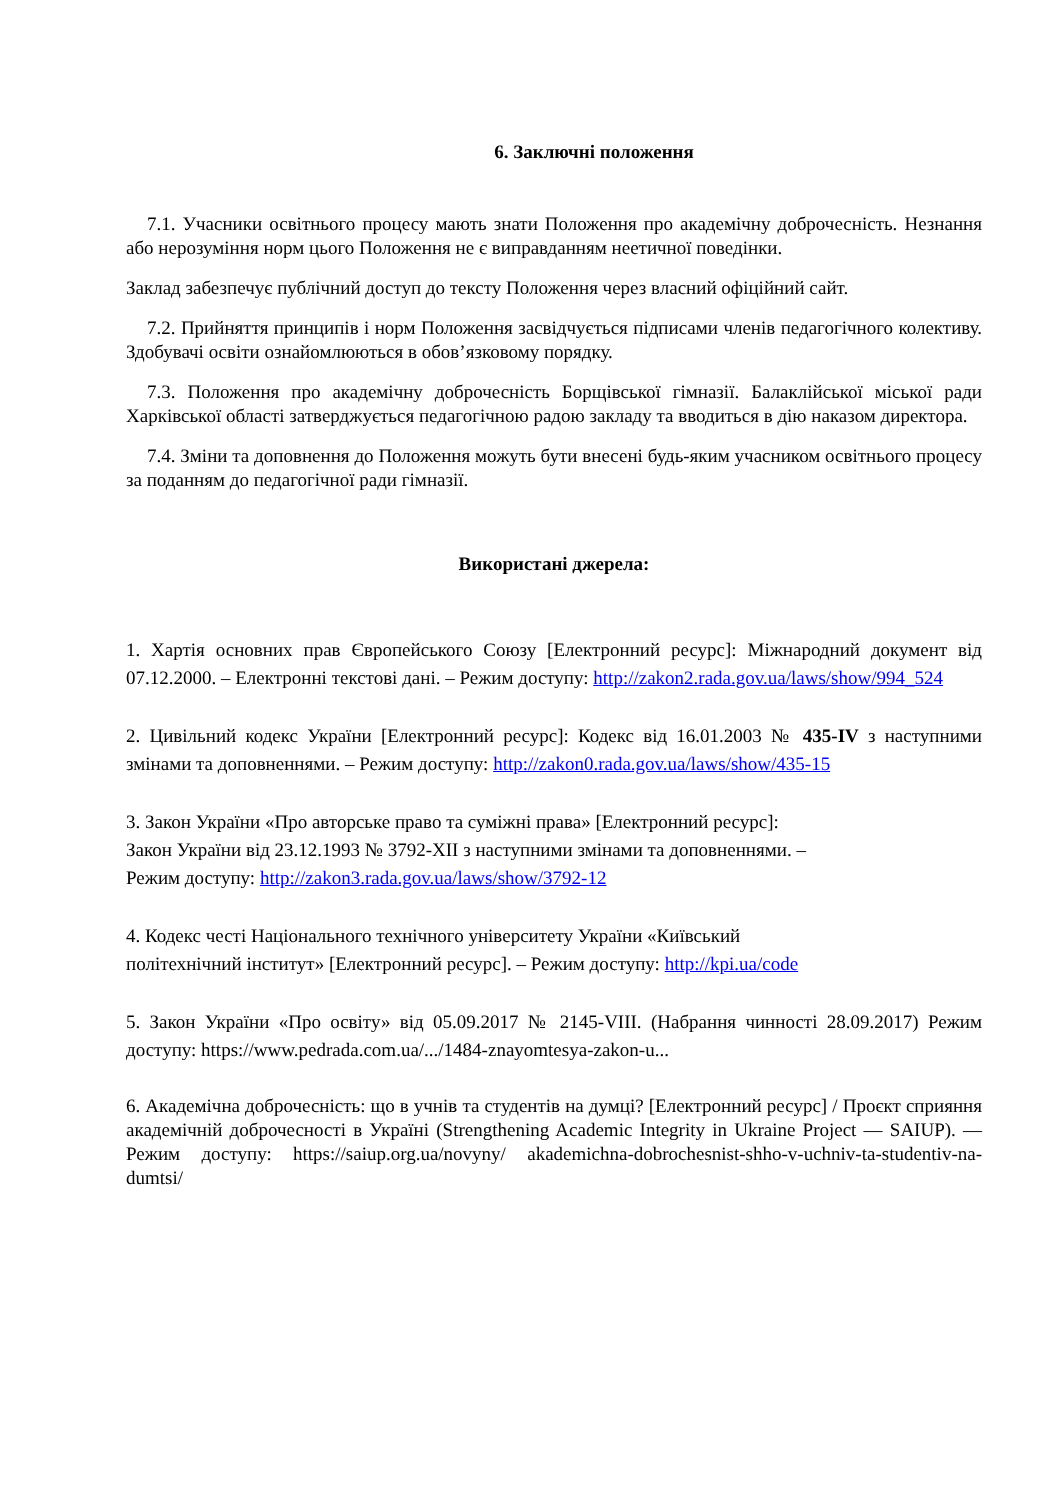6. Заключні положення
7.1. Учасники освітнього процесу мають знати Положення про академічну доброчесність. Незнання або нерозуміння норм цього Положення не є виправданням неетичної поведінки.
Заклад забезпечує публічний доступ до тексту Положення через власний офіційний сайт.
7.2. Прийняття принципів і норм Положення засвідчується підписами членів педагогічного колективу. Здобувачі освіти ознайомлюються в обов’язковому порядку.
7.3. Положення про академічну доброчесність Борщівської гімназії. Балаклійської міської ради Харківської області затверджується педагогічною радою закладу та вводиться в дію наказом директора.
7.4. Зміни та доповнення до Положення можуть бути внесені будь-яким учасником освітнього процесу за поданням до педагогічної ради гімназії.
Використані джерела:
1. Хартія основних прав Європейського Союзу [Електронний ресурс]: Міжнародний документ від 07.12.2000. – Електронні текстові дані. – Режим доступу: http://zakon2.rada.gov.ua/laws/show/994_524
2. Цивільний кодекс України [Електронний ресурс]: Кодекс від 16.01.2003 № 435-IV з наступними змінами та доповненнями. – Режим доступу: http://zakon0.rada.gov.ua/laws/show/435-15
3. Закон України «Про авторське право та суміжні права» [Електронний ресурс]:
Закон України від 23.12.1993 № 3792-XII з наступними змінами та доповненнями. –
Режим доступу: http://zakon3.rada.gov.ua/laws/show/3792-12
4. Кодекс честі Національного технічного університету України «Київський
політехнічний інститут» [Електронний ресурс]. – Режим доступу: http://kpi.ua/code
5. Закон України «Про освіту» від 05.09.2017 № 2145-VIII. (Набрання чинності 28.09.2017) Режим доступу: https://www.pedrada.com.ua/.../1484-znayomtesya-zakon-u...
6. Академічна доброчесність: що в учнів та студентів на думці? [Електронний ресурс] / Проєкт сприяння академічній доброчесності в Україні (Strengthening Academic Integrity in Ukraine Project — SAIUP). — Режим доступу: https://saiup.org.ua/novyny/ akademichna-dobrochesnist-shho-v-uchniv-ta-studentiv-na-dumtsi/